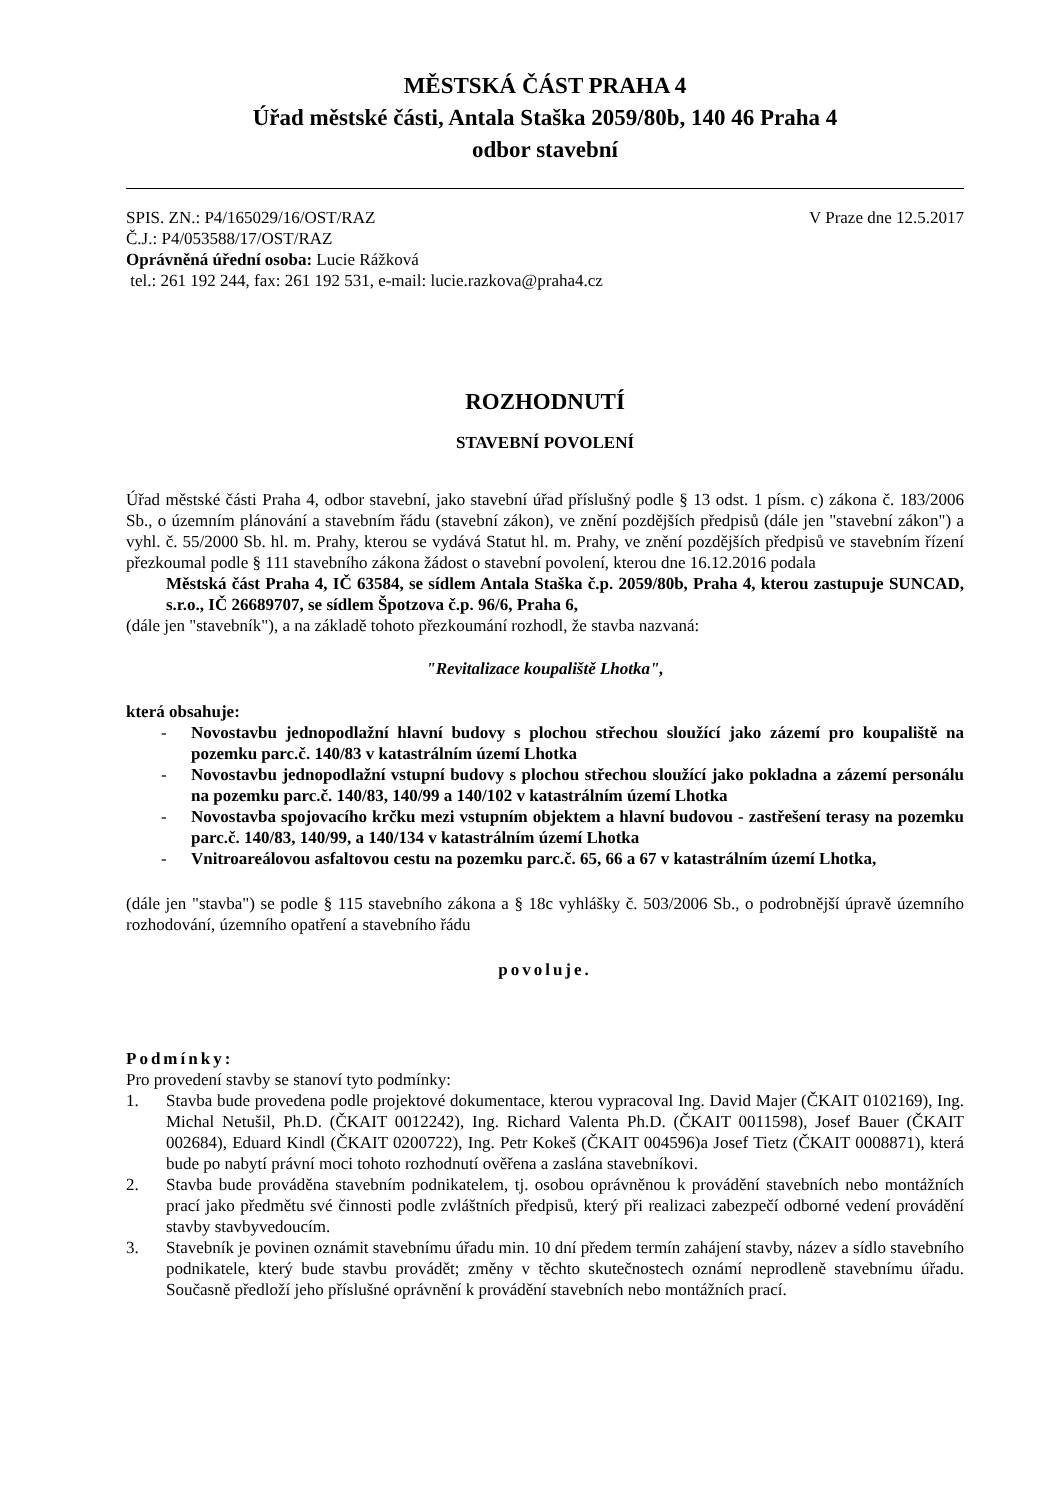MĚSTSKÁ ČÁST PRAHA 4
Úřad městské části, Antala Staška 2059/80b, 140 46 Praha 4
odbor stavební
SPIS. ZN.: P4/165029/16/OST/RAZ V Praze dne 12.5.2017
Č.J.: P4/053588/17/OST/RAZ
Oprávněná úřední osoba: Lucie Rážková
tel.: 261 192 244, fax: 261 192 531, e-mail: lucie.razkova@praha4.cz
ROZHODNUTÍ
STAVEBNÍ POVOLENÍ
Úřad městské části Praha 4, odbor stavební, jako stavební úřad příslušný podle § 13 odst. 1 písm. c) zákona č. 183/2006 Sb., o územním plánování a stavebním řádu (stavební zákon), ve znění pozdějších předpisů (dále jen "stavební zákon") a vyhl. č. 55/2000 Sb. hl. m. Prahy, kterou se vydává Statut hl. m. Prahy, ve znění pozdějších předpisů ve stavebním řízení přezkoumal podle § 111 stavebního zákona žádost o stavební povolení, kterou dne 16.12.2016 podala
Městská část Praha 4, IČ 63584, se sídlem Antala Staška č.p. 2059/80b, Praha 4, kterou zastupuje SUNCAD, s.r.o., IČ 26689707, se sídlem Špotzova č.p. 96/6, Praha 6,
(dále jen "stavebník"), a na základě tohoto přezkoumání rozhodl, že stavba nazvaná:
"Revitalizace koupaliště Lhotka",
která obsahuje:
- Novostavbu jednopodlažní hlavní budovy s plochou střechou sloužící jako zázemí pro koupaliště na pozemku parc.č. 140/83 v katastrálním území Lhotka
- Novostavbu jednopodlažní vstupní budovy s plochou střechou sloužící jako pokladna a zázemí personálu na pozemku parc.č. 140/83, 140/99 a 140/102 v katastrálním území Lhotka
- Novostavba spojovacího krčku mezi vstupním objektem a hlavní budovou - zastřešení terasy na pozemku parc.č. 140/83, 140/99, a 140/134 v katastrálním území Lhotka
- Vnitroareálovou asfaltovou cestu na pozemku parc.č. 65, 66 a 67 v katastrálním území Lhotka,
(dále jen "stavba") se podle § 115 stavebního zákona a § 18c vyhlášky č. 503/2006 Sb., o podrobnější úpravě územního rozhodování, územního opatření a stavebního řádu
povoluje.
Podmínky:
Pro provedení stavby se stanoví tyto podmínky:
1. Stavba bude provedena podle projektové dokumentace, kterou vypracoval Ing. David Majer (ČKAIT 0102169), Ing. Michal Netušil, Ph.D. (ČKAIT 0012242), Ing. Richard Valenta Ph.D. (ČKAIT 0011598), Josef Bauer (ČKAIT 002684), Eduard Kindl (ČKAIT 0200722), Ing. Petr Kokeš (ČKAIT 004596)a Josef Tietz (ČKAIT 0008871), která bude po nabytí právní moci tohoto rozhodnutí ověřena a zaslána stavebníkovi.
2. Stavba bude prováděna stavebním podnikatelem, tj. osobou oprávněnou k provádění stavebních nebo montážních prací jako předmětu své činnosti podle zvláštních předpisů, který při realizaci zabezpečí odborné vedení provádění stavby stavbyvedoucím.
3. Stavebník je povinen oznámit stavebnímu úřadu min. 10 dní předem termín zahájení stavby, název a sídlo stavebního podnikatele, který bude stavbu provádět; změny v těchto skutečnostech oznámí neprodleně stavebnímu úřadu. Současně předloží jeho příslušné oprávnění k provádění stavebních nebo montážních prací.